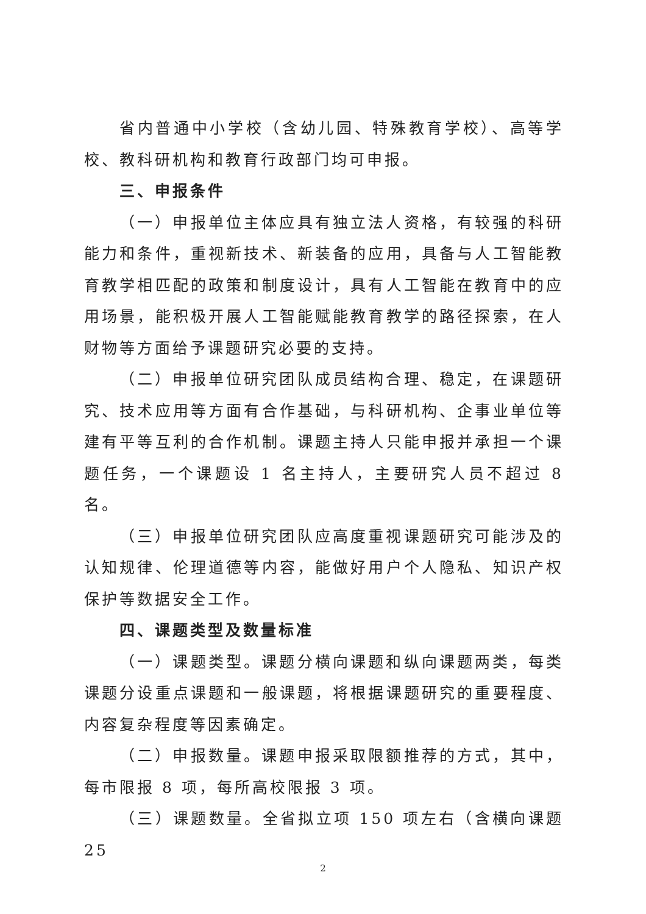省内普通中小学校（含幼儿园、特殊教育学校）、高等学校、教科研机构和教育行政部门均可申报。
三、申报条件
（一）申报单位主体应具有独立法人资格，有较强的科研能力和条件，重视新技术、新装备的应用，具备与人工智能教育教学相匹配的政策和制度设计，具有人工智能在教育中的应用场景，能积极开展人工智能赋能教育教学的路径探索，在人财物等方面给予课题研究必要的支持。
（二）申报单位研究团队成员结构合理、稳定，在课题研究、技术应用等方面有合作基础，与科研机构、企事业单位等建有平等互利的合作机制。课题主持人只能申报并承担一个课题任务，一个课题设 1 名主持人，主要研究人员不超过 8 名。
（三）申报单位研究团队应高度重视课题研究可能涉及的认知规律、伦理道德等内容，能做好用户个人隐私、知识产权保护等数据安全工作。
四、课题类型及数量标准
（一）课题类型。课题分横向课题和纵向课题两类，每类课题分设重点课题和一般课题，将根据课题研究的重要程度、内容复杂程度等因素确定。
（二）申报数量。课题申报采取限额推荐的方式，其中，每市限报 8 项，每所高校限报 3 项。
（三）课题数量。全省拟立项 150 项左右（含横向课题 25
2